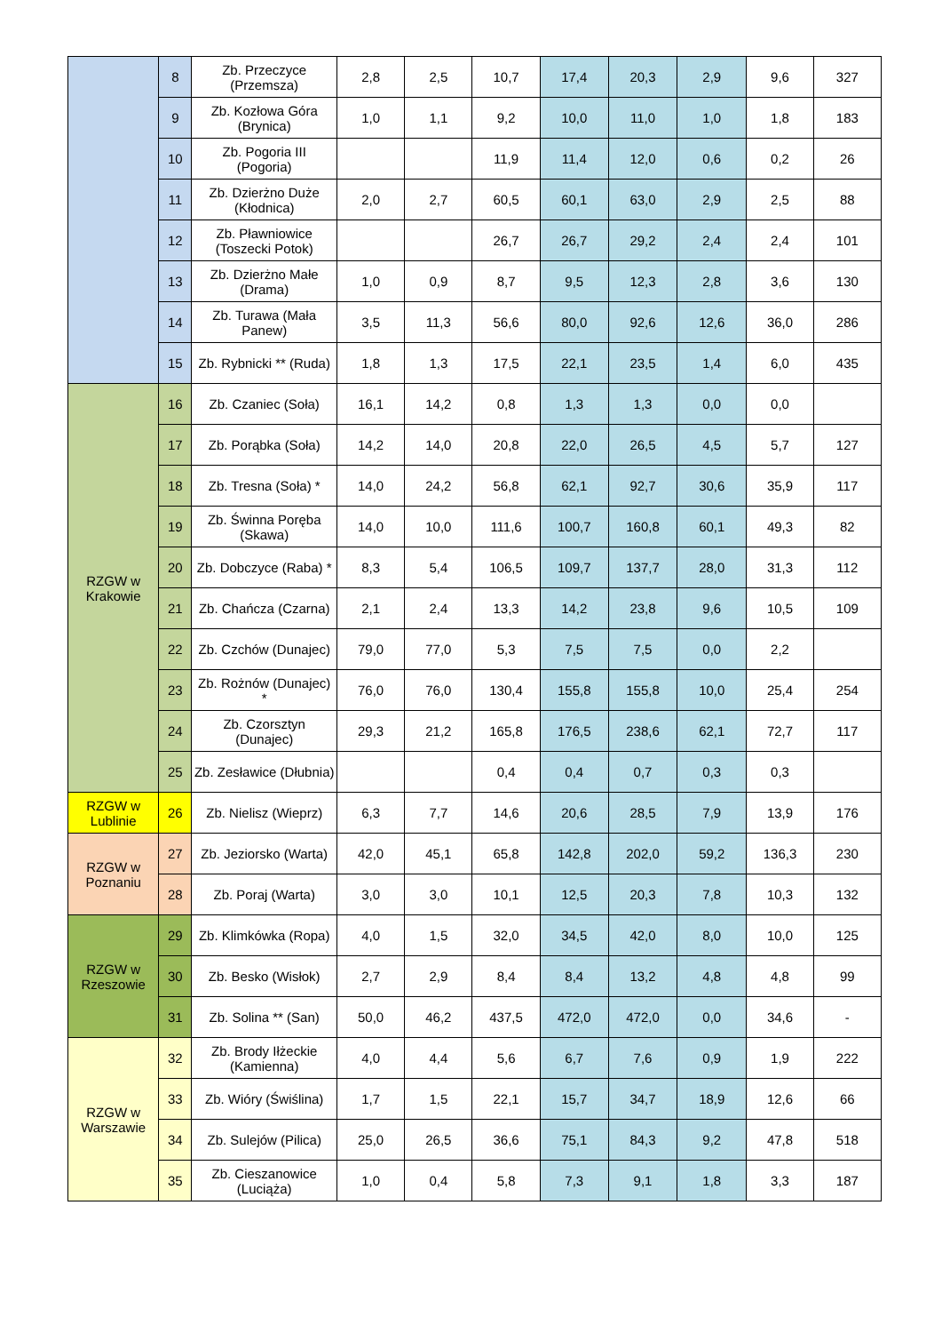| | 8 | Zb. Przeczyce (Przemsza) | 2,8 | 2,5 | 10,7 | 17,4 | 20,3 | 2,9 | 9,6 | 327 |
| | 9 | Zb. Kozłowa Góra (Brynica) | 1,0 | 1,1 | 9,2 | 10,0 | 11,0 | 1,0 | 1,8 | 183 |
| | 10 | Zb. Pogoria III (Pogoria) | | | 11,9 | 11,4 | 12,0 | 0,6 | 0,2 | 26 |
| | 11 | Zb. Dzierżno Duże (Kłodnica) | 2,0 | 2,7 | 60,5 | 60,1 | 63,0 | 2,9 | 2,5 | 88 |
| | 12 | Zb. Pławniowice (Toszecki Potok) | | | 26,7 | 26,7 | 29,2 | 2,4 | 2,4 | 101 |
| | 13 | Zb. Dzierżno Małe (Drama) | 1,0 | 0,9 | 8,7 | 9,5 | 12,3 | 2,8 | 3,6 | 130 |
| | 14 | Zb. Turawa (Mała Panew) | 3,5 | 11,3 | 56,6 | 80,0 | 92,6 | 12,6 | 36,0 | 286 |
| | 15 | Zb. Rybnicki ** (Ruda) | 1,8 | 1,3 | 17,5 | 22,1 | 23,5 | 1,4 | 6,0 | 435 |
| RZGW w Krakowie | 16 | Zb. Czaniec (Soła) | 16,1 | 14,2 | 0,8 | 1,3 | 1,3 | 0,0 | 0,0 | |
| | 17 | Zb. Porąbka (Soła) | 14,2 | 14,0 | 20,8 | 22,0 | 26,5 | 4,5 | 5,7 | 127 |
| | 18 | Zb. Tresna (Soła) * | 14,0 | 24,2 | 56,8 | 62,1 | 92,7 | 30,6 | 35,9 | 117 |
| | 19 | Zb. Świnna Poręba (Skawa) | 14,0 | 10,0 | 111,6 | 100,7 | 160,8 | 60,1 | 49,3 | 82 |
| | 20 | Zb. Dobczyce (Raba) * | 8,3 | 5,4 | 106,5 | 109,7 | 137,7 | 28,0 | 31,3 | 112 |
| | 21 | Zb. Chańcza (Czarna) | 2,1 | 2,4 | 13,3 | 14,2 | 23,8 | 9,6 | 10,5 | 109 |
| | 22 | Zb. Czchów (Dunajec) | 79,0 | 77,0 | 5,3 | 7,5 | 7,5 | 0,0 | 2,2 | |
| | 23 | Zb. Rożnów (Dunajec) * | 76,0 | 76,0 | 130,4 | 155,8 | 155,8 | 10,0 | 25,4 | 254 |
| | 24 | Zb. Czorsztyn (Dunajec) | 29,3 | 21,2 | 165,8 | 176,5 | 238,6 | 62,1 | 72,7 | 117 |
| | 25 | Zb. Zesławice (Dłubnia) | | | 0,4 | 0,4 | 0,7 | 0,3 | 0,3 | |
| RZGW w Lublinie | 26 | Zb. Nielisz (Wieprz) | 6,3 | 7,7 | 14,6 | 20,6 | 28,5 | 7,9 | 13,9 | 176 |
| RZGW w Poznaniu | 27 | Zb. Jeziorsko (Warta) | 42,0 | 45,1 | 65,8 | 142,8 | 202,0 | 59,2 | 136,3 | 230 |
| | 28 | Zb. Poraj (Warta) | 3,0 | 3,0 | 10,1 | 12,5 | 20,3 | 7,8 | 10,3 | 132 |
| RZGW w Rzeszowie | 29 | Zb. Klimkówka (Ropa) | 4,0 | 1,5 | 32,0 | 34,5 | 42,0 | 8,0 | 10,0 | 125 |
| | 30 | Zb. Besko (Wisłok) | 2,7 | 2,9 | 8,4 | 8,4 | 13,2 | 4,8 | 4,8 | 99 |
| | 31 | Zb. Solina ** (San) | 50,0 | 46,2 | 437,5 | 472,0 | 472,0 | 0,0 | 34,6 | - |
| RZGW w Warszawie | 32 | Zb. Brody Iłżeckie (Kamienna) | 4,0 | 4,4 | 5,6 | 6,7 | 7,6 | 0,9 | 1,9 | 222 |
| | 33 | Zb. Wióry (Świślina) | 1,7 | 1,5 | 22,1 | 15,7 | 34,7 | 18,9 | 12,6 | 66 |
| | 34 | Zb. Sulejów (Pilica) | 25,0 | 26,5 | 36,6 | 75,1 | 84,3 | 9,2 | 47,8 | 518 |
| | 35 | Zb. Cieszanowice (Luciąża) | 1,0 | 0,4 | 5,8 | 7,3 | 9,1 | 1,8 | 3,3 | 187 |